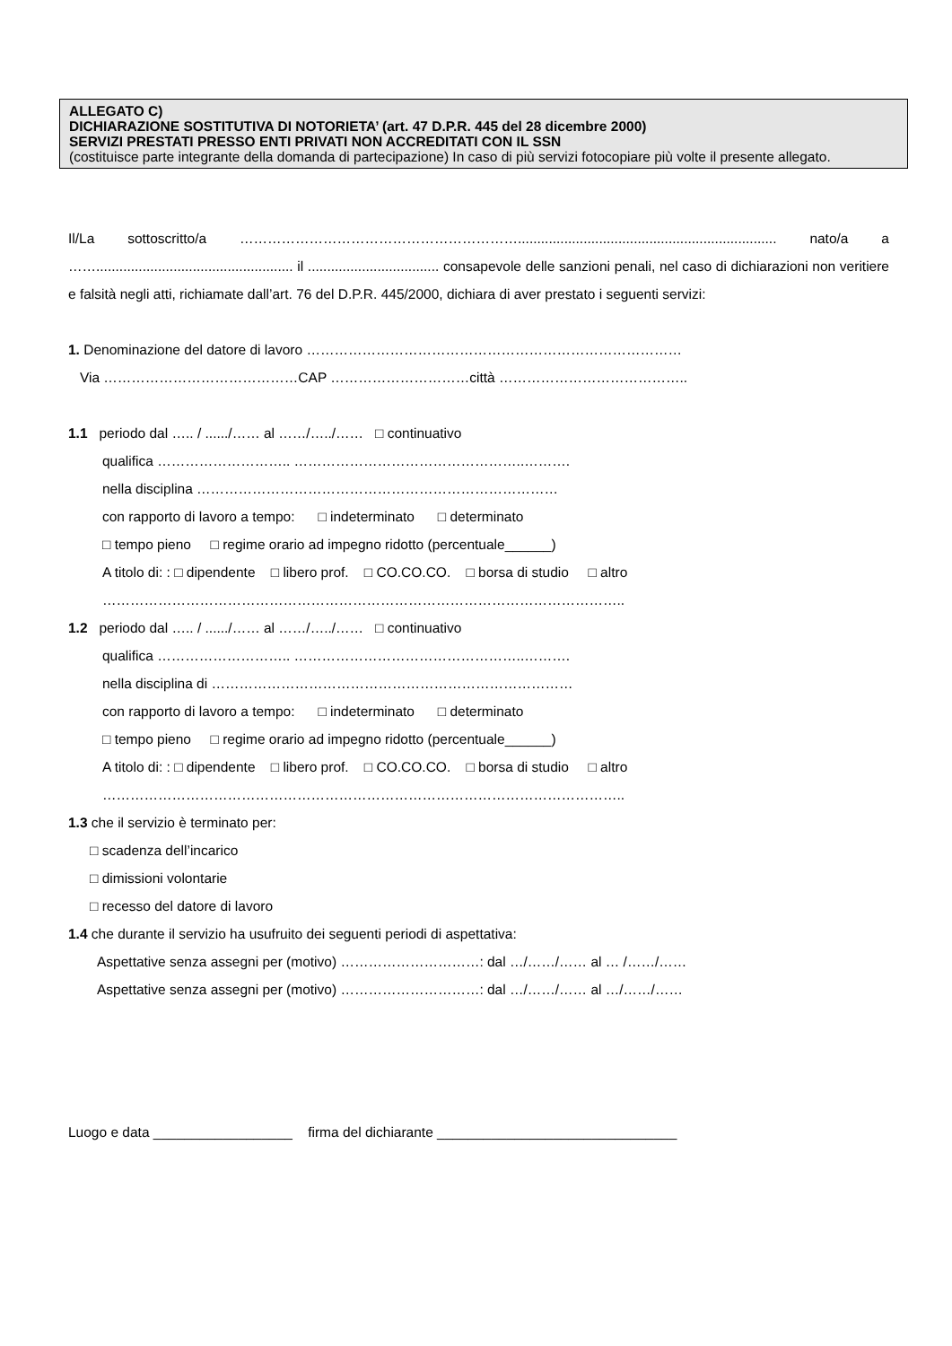ALLEGATO C)
DICHIARAZIONE SOSTITUTIVA DI NOTORIETA’ (art. 47 D.P.R. 445 del 28 dicembre 2000)
SERVIZI PRESTATI PRESSO ENTI PRIVATI NON ACCREDITATI CON IL SSN
(costituisce parte integrante della domanda di partecipazione) In caso di più servizi fotocopiare più volte il presente allegato.
Il/La sottoscritto/a ……………………………………………………................................................................... nato/a a ……................................................... il .................................. consapevole delle sanzioni penali, nel caso di dichiarazioni non veritiere e falsità negli atti, richiamate dall’art. 76 del D.P.R. 445/2000, dichiara di aver prestato i seguenti servizi:
1. Denominazione del datore di lavoro ………………………………………………………………………
Via ……………………………………CAP …………………………città …………………………………..
1.1 periodo dal ….. / ....../…… al ……/…../…… □ continuativo
qualifica ……………………….. …………………………………………..……….
nella disciplina ……………………………………………………………………
con rapporto di lavoro a tempo: □ indeterminato □ determinato
□ tempo pieno □ regime orario ad impegno ridotto (percentuale______)
A titolo di: : □ dipendente □ libero prof. □ CO.CO.CO. □ borsa di studio □ altro
…………………………………………………………………………………………………..
1.2 periodo dal ….. / ....../…… al ……/…../…… □ continuativo
qualifica ……………………….. …………………………………………..……….
nella disciplina di ……………………………………………………………………
con rapporto di lavoro a tempo: □ indeterminato □ determinato
□ tempo pieno □ regime orario ad impegno ridotto (percentuale______)
A titolo di: : □ dipendente □ libero prof. □ CO.CO.CO. □ borsa di studio □ altro
…………………………………………………………………………………………………..
1.3 che il servizio è terminato per:
□ scadenza dell’incarico
□ dimissioni volontarie
□ recesso del datore di lavoro
1.4 che durante il servizio ha usufruito dei seguenti periodi di aspettativa:
Aspettative senza assegni per (motivo) …………………………: dal …/……/…… al … /……/……
Aspettative senza assegni per (motivo) …………………………: dal …/……/…… al …/……/……
Luogo e data __________________ firma del dichiarante _______________________________